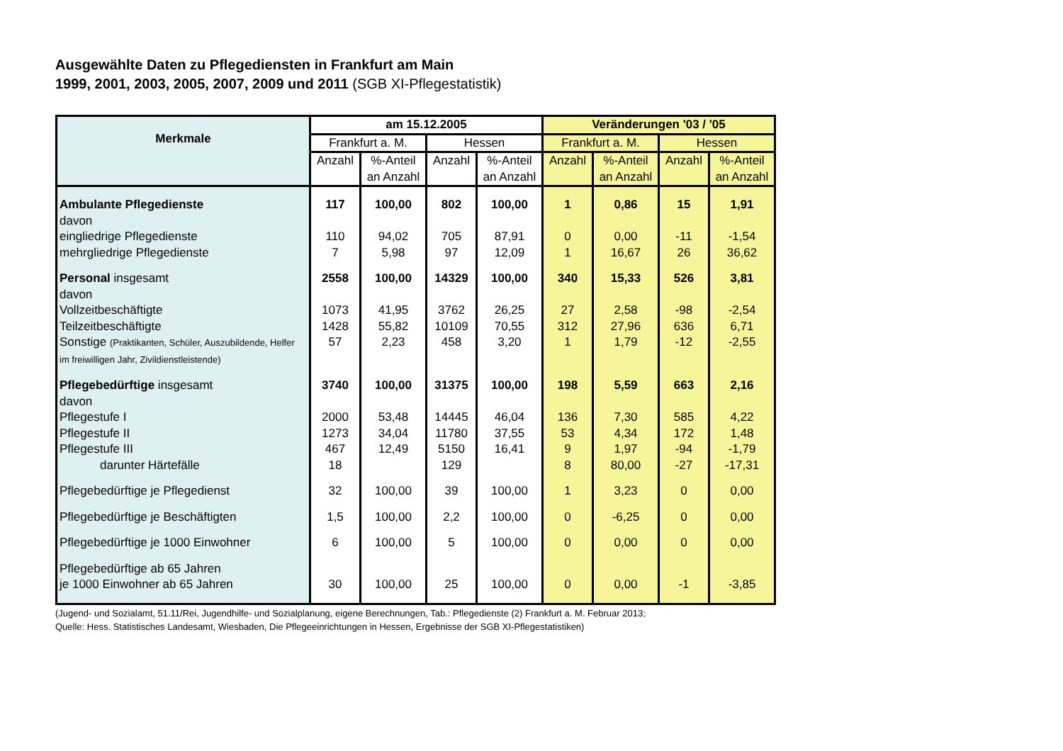Ausgewählte Daten zu Pflegediensten in Frankfurt am Main
1999, 2001, 2003, 2005, 2007, 2009 und 2011 (SGB XI-Pflegestatistik)
| Merkmale | am 15.12.2005 | | | | Veränderungen '03 / '05 | | | |
| --- | --- | --- | --- | --- | --- | --- | --- | --- |
| | Frankfurt a. M. | | Hessen | | Frankfurt a. M. | | Hessen | |
| | Anzahl | %-Anteil an Anzahl | Anzahl | %-Anteil an Anzahl | Anzahl | %-Anteil an Anzahl | Anzahl | %-Anteil an Anzahl |
| Ambulante Pflegedienste | 117 | 100,00 | 802 | 100,00 | 1 | 0,86 | 15 | 1,91 |
| davon | | | | | | | | |
| eingliedrige Pflegedienste | 110 | 94,02 | 705 | 87,91 | 0 | 0,00 | -11 | -1,54 |
| mehrgliedrige Pflegedienste | 7 | 5,98 | 97 | 12,09 | 1 | 16,67 | 26 | 36,62 |
| Personal insgesamt | 2558 | 100,00 | 14329 | 100,00 | 340 | 15,33 | 526 | 3,81 |
| davon | | | | | | | | |
| Vollzeitbeschäftigte | 1073 | 41,95 | 3762 | 26,25 | 27 | 2,58 | -98 | -2,54 |
| Teilzeitbeschäftigte | 1428 | 55,82 | 10109 | 70,55 | 312 | 27,96 | 636 | 6,71 |
| Sonstige (Praktikanten, Schüler, Auszubildende, Helfer im freiwilligen Jahr, Zivildienstleistende) | 57 | 2,23 | 458 | 3,20 | 1 | 1,79 | -12 | -2,55 |
| Pflegebedürftige insgesamt | 3740 | 100,00 | 31375 | 100,00 | 198 | 5,59 | 663 | 2,16 |
| davon | | | | | | | | |
| Pflegestufe I | 2000 | 53,48 | 14445 | 46,04 | 136 | 7,30 | 585 | 4,22 |
| Pflegestufe II | 1273 | 34,04 | 11780 | 37,55 | 53 | 4,34 | 172 | 1,48 |
| Pflegestufe III | 467 | 12,49 | 5150 | 16,41 | 9 | 1,97 | -94 | -1,79 |
| darunter Härtefälle | 18 | | 129 | | 8 | 80,00 | -27 | -17,31 |
| Pflegebedürftige je Pflegedienst | 32 | 100,00 | 39 | 100,00 | 1 | 3,23 | 0 | 0,00 |
| Pflegebedürftige je Beschäftigten | 1,5 | 100,00 | 2,2 | 100,00 | 0 | -6,25 | 0 | 0,00 |
| Pflegebedürftige je 1000 Einwohner | 6 | 100,00 | 5 | 100,00 | 0 | 0,00 | 0 | 0,00 |
| Pflegebedürftige ab 65 Jahren je 1000 Einwohner ab 65 Jahren | 30 | 100,00 | 25 | 100,00 | 0 | 0,00 | -1 | -3,85 |
(Jugend- und Sozialamt, 51.11/Rei, Jugendhilfe- und Sozialplanung, eigene Berechnungen, Tab.: Pflegedienste (2) Frankfurt a. M. Februar 2013;
Quelle: Hess. Statistisches Landesamt, Wiesbaden, Die Pflegeeinrichtungen in Hessen, Ergebnisse der SGB XI-Pflegestatistiken)